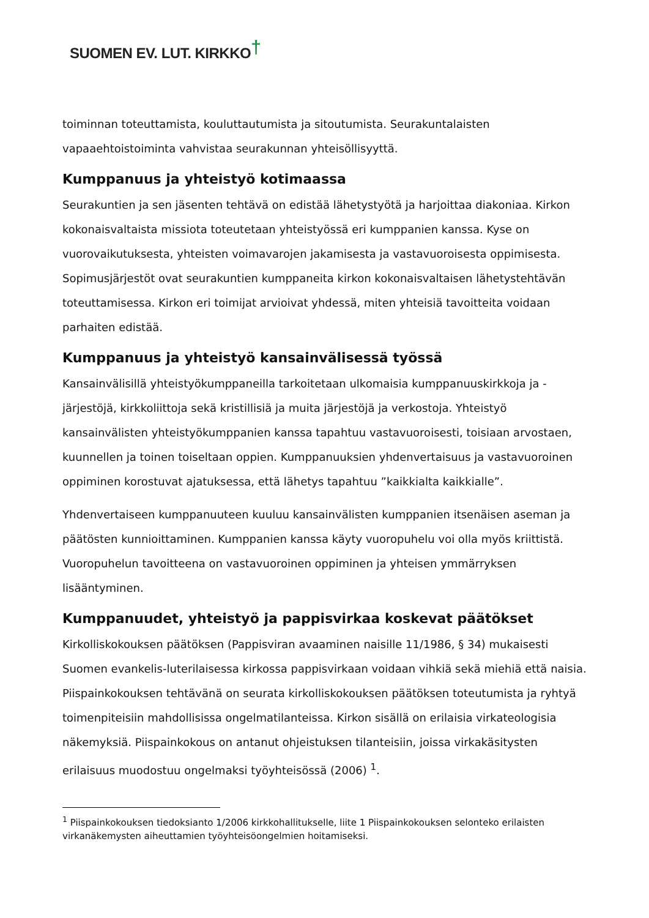SUOMEN EV. LUT. KIRKKO†
toiminnan toteuttamista, kouluttautumista ja sitoutumista. Seurakuntalaisten vapaaehtoistoiminta vahvistaa seurakunnan yhteisöllisyyttä.
Kumppanuus ja yhteistyö kotimaassa
Seurakuntien ja sen jäsenten tehtävä on edistää lähetystyötä ja harjoittaa diakoniaa. Kirkon kokonaisvaltaista missiota toteutetaan yhteistyössä eri kumppanien kanssa. Kyse on vuorovaikutuksesta, yhteisten voimavarojen jakamisesta ja vastavuoroisesta oppimisesta. Sopimusjärjestöt ovat seurakuntien kumppaneita kirkon kokonaisvaltaisen lähetystehtävän toteuttamisessa. Kirkon eri toimijat arvioivat yhdessä, miten yhteisiä tavoitteita voidaan parhaiten edistää.
Kumppanuus ja yhteistyö kansainvälisessä työssä
Kansainvälisillä yhteistyökumppaneilla tarkoitetaan ulkomaisia kumppanuuskirkkoja ja -järjestöjä, kirkkoliittoja sekä kristillisiä ja muita järjestöjä ja verkostoja. Yhteistyö kansainvälisten yhteistyökumppanien kanssa tapahtuu vastavuoroisesti, toisiaan arvostaen, kuunnellen ja toinen toiseltaan oppien. Kumppanuuksien yhdenvertaisuus ja vastavuoroinen oppiminen korostuvat ajatuksessa, että lähetys tapahtuu ”kaikkialta kaikkialle”.
Yhdenvertaiseen kumppanuuteen kuuluu kansainvälisten kumppanien itsenäisen aseman ja päätösten kunnioittaminen. Kumppanien kanssa käyty vuoropuhelu voi olla myös kriittistä. Vuoropuhelun tavoitteena on vastavuoroinen oppiminen ja yhteisen ymmärryksen lisääntyminen.
Kumppanuudet, yhteistyö ja pappisvirkaa koskevat päätökset
Kirkolliskokouksen päätöksen (Pappisviran avaaminen naisille 11/1986, § 34) mukaisesti Suomen evankelis-luterilaisessa kirkossa pappisvirkaan voidaan vihkiä sekä miehiä että naisia. Piispainkokouksen tehtävänä on seurata kirkolliskokouksen päätöksen toteutumista ja ryhtyä toimenpiteisiin mahdollisissa ongelmatilanteissa. Kirkon sisällä on erilaisia virkateologisia näkemyksiä. Piispainkokous on antanut ohjeistuksen tilanteisiin, joissa virkakäsitysten erilaisuus muodostuu ongelmaksi työyhteisössä (2006) <sup>1</sup>.
<sup>1</sup> Piispainkokouksen tiedoksianto 1/2006 kirkkohallitukselle, liite 1 Piispainkokouksen selonteko erilaisten virkanäkemysten aiheuttamien työyhteisöongelmien hoitamiseksi.